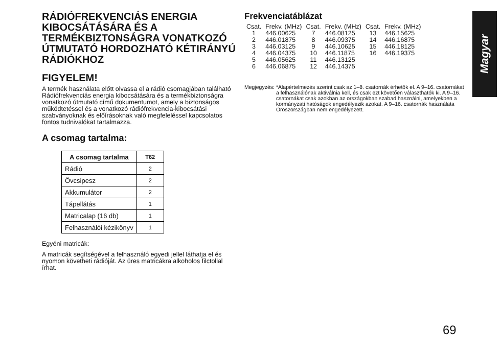RÁDIÓFREKVENCIÁS ENERGIA KIBOCSÁTÁSÁRA ÉS A TERMÉKBIZTONSÁGRA VONATKOZÓ ÚTMUTATÓ HORDOZHATÓ KÉTIRÁNYÚ RÁDIÓKHOZ
FIGYELEM!
A termék használata előtt olvassa el a rádió csomagjában található Rádiófrekvenciás energia kibocsátására és a termékbiztonságra vonatkozó útmutató című dokumentumot, amely a biztonságos működtetéssel és a vonatkozó rádiófrekvencia-kibocsátási szabványoknak és előírásoknak való megfeleléssel kapcsolatos fontos tudnivalókat tartalmazza.
A csomag tartalma:
| A csomag tartalma | T62 |
| --- | --- |
| Rádió | 2 |
| Övcsipesz | 2 |
| Akkumulátor | 2 |
| Tápellátás | 1 |
| Matricalap (16 db) | 1 |
| Felhasználói kézikönyv | 1 |
Egyéni matricák:
A matricák segítségével a felhasználó egyedi jellel láthatja el és nyomon követheti rádióját. Az üres matricákra alkoholos filctollal írhat.
Frekvenciatáblázat
| Csat. | Frekv. (MHz) | Csat. | Frekv. (MHz) | Csat. | Frekv. (MHz) |
| --- | --- | --- | --- | --- | --- |
| 1 | 446.00625 | 7 | 446.08125 | 13 | 446.15625 |
| 2 | 446.01875 | 8 | 446.09375 | 14 | 446.16875 |
| 3 | 446.03125 | 9 | 446.10625 | 15 | 446.18125 |
| 4 | 446.04375 | 10 | 446.11875 | 16 | 446.19375 |
| 5 | 446.05625 | 11 | 446.13125 | | |
| 6 | 446.06875 | 12 | 446.14375 | | |
Megjegyzés: *Alapértelmezés szerint csak az 1–8. csatornák érhetők el. A 9–16. csatornákat a felhasználónak aktiválnia kell, és csak ezt követően választhatók ki. A 9–16. csatornákat csak azokban az országokban szabad használni, amelyekben a kormányzati hatóságok engedélyezik azokat. A 9–16. csatornák használata Oroszországban nem engedélyezett.
Magyar
69